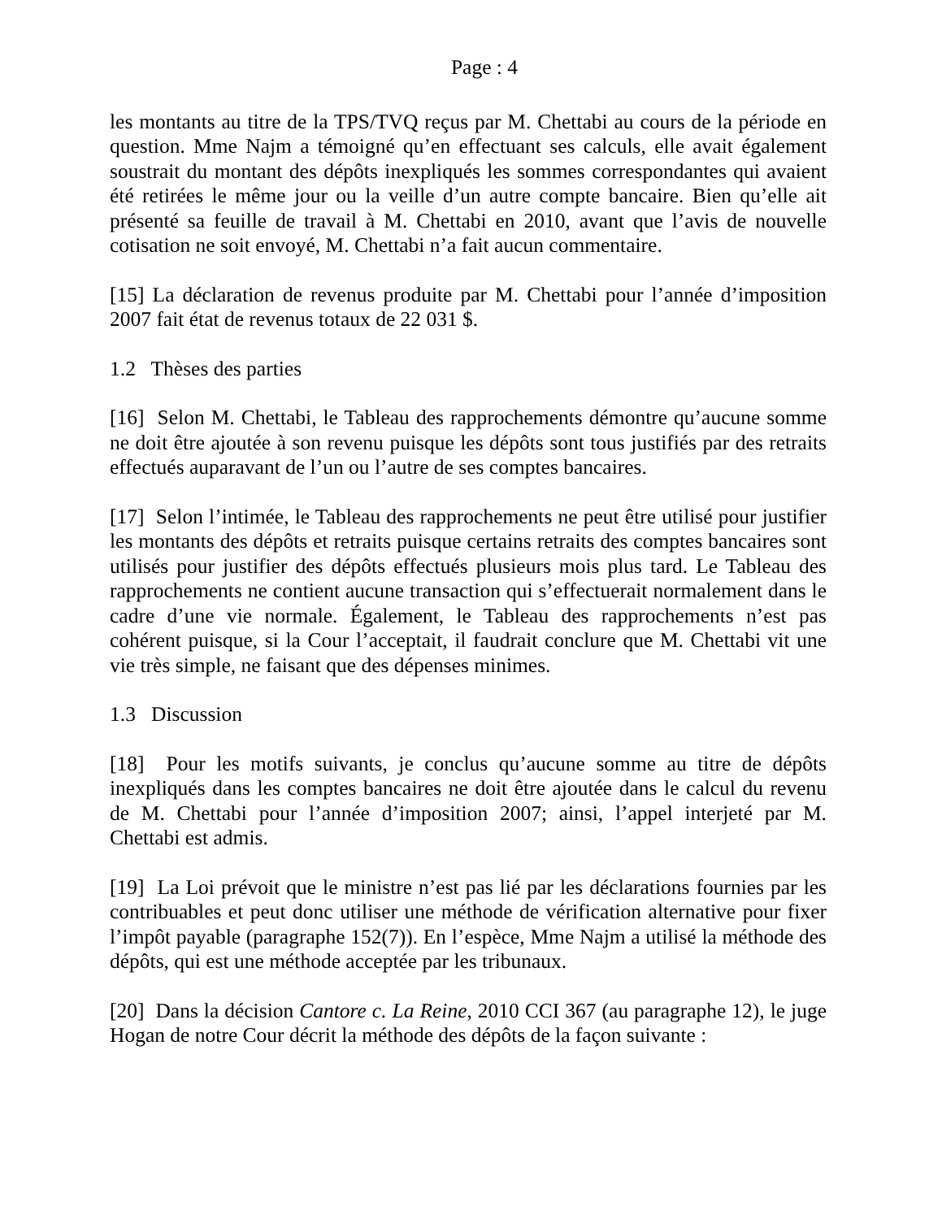Page : 4
les montants au titre de la TPS/TVQ reçus par M. Chettabi au cours de la période en question. Mme Najm a témoigné qu’en effectuant ses calculs, elle avait également soustrait du montant des dépôts inexpliqués les sommes correspondantes qui avaient été retirées le même jour ou la veille d’un autre compte bancaire. Bien qu’elle ait présenté sa feuille de travail à M. Chettabi en 2010, avant que l’avis de nouvelle cotisation ne soit envoyé, M. Chettabi n’a fait aucun commentaire.
[15] La déclaration de revenus produite par M. Chettabi pour l’année d’imposition 2007 fait état de revenus totaux de 22 031 $.
1.2 Thèses des parties
[16] Selon M. Chettabi, le Tableau des rapprochements démontre qu’aucune somme ne doit être ajoutée à son revenu puisque les dépôts sont tous justifiés par des retraits effectués auparavant de l’un ou l’autre de ses comptes bancaires.
[17] Selon l’intimée, le Tableau des rapprochements ne peut être utilisé pour justifier les montants des dépôts et retraits puisque certains retraits des comptes bancaires sont utilisés pour justifier des dépôts effectués plusieurs mois plus tard. Le Tableau des rapprochements ne contient aucune transaction qui s’effectuerait normalement dans le cadre d’une vie normale. Également, le Tableau des rapprochements n’est pas cohérent puisque, si la Cour l’acceptait, il faudrait conclure que M. Chettabi vit une vie très simple, ne faisant que des dépenses minimes.
1.3 Discussion
[18] Pour les motifs suivants, je conclus qu’aucune somme au titre de dépôts inexpliqués dans les comptes bancaires ne doit être ajoutée dans le calcul du revenu de M. Chettabi pour l’année d’imposition 2007; ainsi, l’appel interjeté par M. Chettabi est admis.
[19] La Loi prévoit que le ministre n’est pas lié par les déclarations fournies par les contribuables et peut donc utiliser une méthode de vérification alternative pour fixer l’impôt payable (paragraphe 152(7)). En l’espèce, Mme Najm a utilisé la méthode des dépôts, qui est une méthode acceptée par les tribunaux.
[20] Dans la décision Cantore c. La Reine, 2010 CCI 367 (au paragraphe 12), le juge Hogan de notre Cour décrit la méthode des dépôts de la façon suivante :